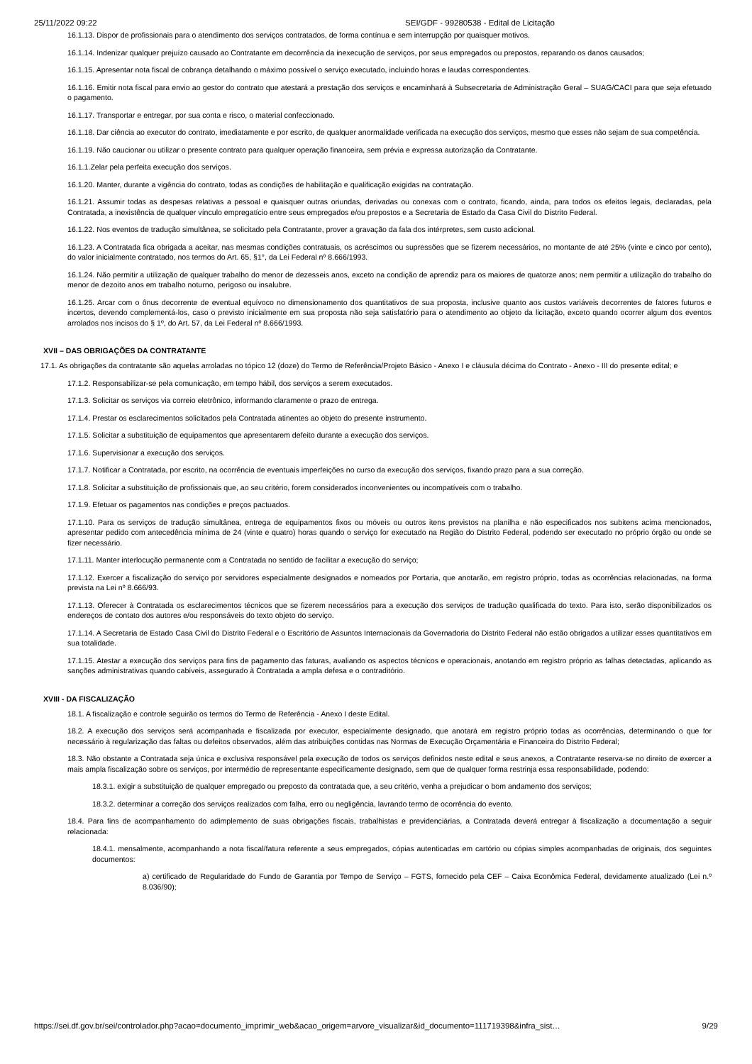25/11/2022 09:22 SEI/GDF - 99280538 - Edital de Licitação
16.1.13. Dispor de profissionais para o atendimento dos serviços contratados, de forma contínua e sem interrupção por quaisquer motivos.
16.1.14. Indenizar qualquer prejuízo causado ao Contratante em decorrência da inexecução de serviços, por seus empregados ou prepostos, reparando os danos causados;
16.1.15. Apresentar nota fiscal de cobrança detalhando o máximo possível o serviço executado, incluindo horas e laudas correspondentes.
16.1.16. Emitir nota fiscal para envio ao gestor do contrato que atestará a prestação dos serviços e encaminhará à Subsecretaria de Administração Geral – SUAG/CACI para que seja efetuado o pagamento.
16.1.17. Transportar e entregar, por sua conta e risco, o material confeccionado.
16.1.18. Dar ciência ao executor do contrato, imediatamente e por escrito, de qualquer anormalidade verificada na execução dos serviços, mesmo que esses não sejam de sua competência.
16.1.19. Não caucionar ou utilizar o presente contrato para qualquer operação financeira, sem prévia e expressa autorização da Contratante.
16.1.1.Zelar pela perfeita execução dos serviços.
16.1.20. Manter, durante a vigência do contrato, todas as condições de habilitação e qualificação exigidas na contratação.
16.1.21. Assumir todas as despesas relativas a pessoal e quaisquer outras oriundas, derivadas ou conexas com o contrato, ficando, ainda, para todos os efeitos legais, declaradas, pela Contratada, a inexistência de qualquer vínculo empregatício entre seus empregados e/ou prepostos e a Secretaria de Estado da Casa Civil do Distrito Federal.
16.1.22. Nos eventos de tradução simultânea, se solicitado pela Contratante, prover a gravação da fala dos intérpretes, sem custo adicional.
16.1.23. A Contratada fica obrigada a aceitar, nas mesmas condições contratuais, os acréscimos ou supressões que se fizerem necessários, no montante de até 25% (vinte e cinco por cento), do valor inicialmente contratado, nos termos do Art. 65, §1°, da Lei Federal nº 8.666/1993.
16.1.24. Não permitir a utilização de qualquer trabalho do menor de dezesseis anos, exceto na condição de aprendiz para os maiores de quatorze anos; nem permitir a utilização do trabalho do menor de dezoito anos em trabalho noturno, perigoso ou insalubre.
16.1.25. Arcar com o ônus decorrente de eventual equívoco no dimensionamento dos quantitativos de sua proposta, inclusive quanto aos custos variáveis decorrentes de fatores futuros e incertos, devendo complementá-los, caso o previsto inicialmente em sua proposta não seja satisfatório para o atendimento ao objeto da licitação, exceto quando ocorrer algum dos eventos arrolados nos incisos do § 1º, do Art. 57, da Lei Federal nº 8.666/1993.
XVII – DAS OBRIGAÇÕES DA CONTRATANTE
17.1. As obrigações da contratante são aquelas arroladas no tópico 12 (doze) do Termo de Referência/Projeto Básico - Anexo I e cláusula décima do Contrato - Anexo - III do presente edital; e
17.1.2. Responsabilizar-se pela comunicação, em tempo hábil, dos serviços a serem executados.
17.1.3. Solicitar os serviços via correio eletrônico, informando claramente o prazo de entrega.
17.1.4. Prestar os esclarecimentos solicitados pela Contratada atinentes ao objeto do presente instrumento.
17.1.5. Solicitar a substituição de equipamentos que apresentarem defeito durante a execução dos serviços.
17.1.6. Supervisionar a execução dos serviços.
17.1.7. Notificar a Contratada, por escrito, na ocorrência de eventuais imperfeições no curso da execução dos serviços, fixando prazo para a sua correção.
17.1.8. Solicitar a substituição de profissionais que, ao seu critério, forem considerados inconvenientes ou incompatíveis com o trabalho.
17.1.9. Efetuar os pagamentos nas condições e preços pactuados.
17.1.10. Para os serviços de tradução simultânea, entrega de equipamentos fixos ou móveis ou outros itens previstos na planilha e não especificados nos subitens acima mencionados, apresentar pedido com antecedência mínima de 24 (vinte e quatro) horas quando o serviço for executado na Região do Distrito Federal, podendo ser executado no próprio órgão ou onde se fizer necessário.
17.1.11. Manter interlocução permanente com a Contratada no sentido de facilitar a execução do serviço;
17.1.12. Exercer a fiscalização do serviço por servidores especialmente designados e nomeados por Portaria, que anotarão, em registro próprio, todas as ocorrências relacionadas, na forma prevista na Lei nº 8.666/93.
17.1.13. Oferecer à Contratada os esclarecimentos técnicos que se fizerem necessários para a execução dos serviços de tradução qualificada do texto. Para isto, serão disponibilizados os endereços de contato dos autores e/ou responsáveis do texto objeto do serviço.
17.1.14. A Secretaria de Estado Casa Civil do Distrito Federal e o Escritório de Assuntos Internacionais da Governadoria do Distrito Federal não estão obrigados a utilizar esses quantitativos em sua totalidade.
17.1.15. Atestar a execução dos serviços para fins de pagamento das faturas, avaliando os aspectos técnicos e operacionais, anotando em registro próprio as falhas detectadas, aplicando as sanções administrativas quando cabíveis, assegurado à Contratada a ampla defesa e o contraditório.
XVIII - DA FISCALIZAÇÃO
18.1. A fiscalização e controle seguirão os termos do Termo de Referência - Anexo I deste Edital.
18.2. A execução dos serviços será acompanhada e fiscalizada por executor, especialmente designado, que anotará em registro próprio todas as ocorrências, determinando o que for necessário à regularização das faltas ou defeitos observados, além das atribuições contidas nas Normas de Execução Orçamentária e Financeira do Distrito Federal;
18.3. Não obstante a Contratada seja única e exclusiva responsável pela execução de todos os serviços definidos neste edital e seus anexos, a Contratante reserva-se no direito de exercer a mais ampla fiscalização sobre os serviços, por intermédio de representante especificamente designado, sem que de qualquer forma restrinja essa responsabilidade, podendo:
18.3.1. exigir a substituição de qualquer empregado ou preposto da contratada que, a seu critério, venha a prejudicar o bom andamento dos serviços;
18.3.2. determinar a correção dos serviços realizados com falha, erro ou negligência, lavrando termo de ocorrência do evento.
18.4. Para fins de acompanhamento do adimplemento de suas obrigações fiscais, trabalhistas e previdenciárias, a Contratada deverá entregar à fiscalização a documentação a seguir relacionada:
18.4.1. mensalmente, acompanhando a nota fiscal/fatura referente a seus empregados, cópias autenticadas em cartório ou cópias simples acompanhadas de originais, dos seguintes documentos:
a) certificado de Regularidade do Fundo de Garantia por Tempo de Serviço – FGTS, fornecido pela CEF – Caixa Econômica Federal, devidamente atualizado (Lei n.º 8.036/90);
https://sei.df.gov.br/sei/controlador.php?acao=documento_imprimir_web&acao_origem=arvore_visualizar&id_documento=111719398&infra_sist… 9/29